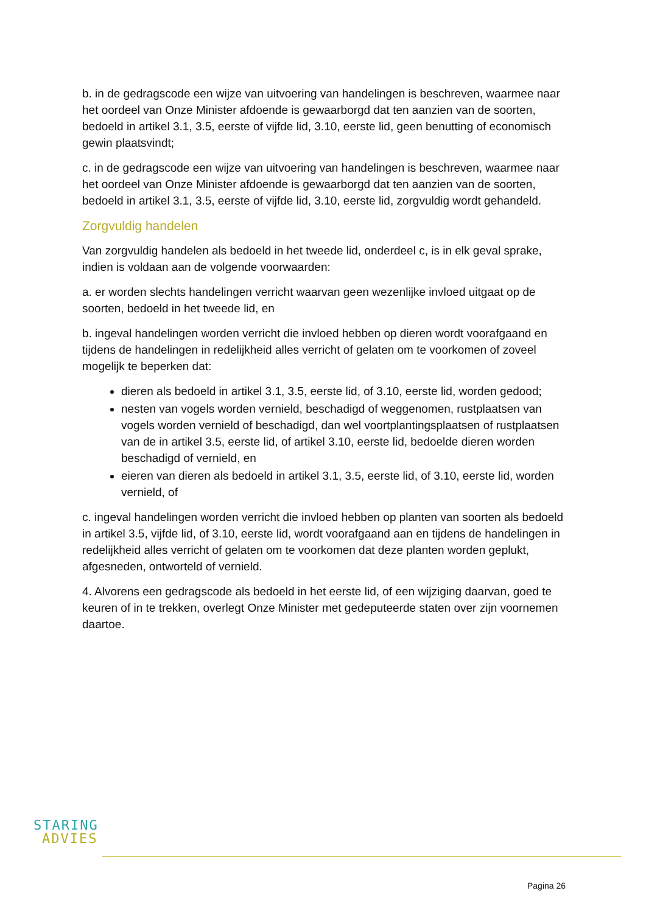b. in de gedragscode een wijze van uitvoering van handelingen is beschreven, waarmee naar het oordeel van Onze Minister afdoende is gewaarborgd dat ten aanzien van de soorten, bedoeld in artikel 3.1, 3.5, eerste of vijfde lid, 3.10, eerste lid, geen benutting of economisch gewin plaatsvindt;
c. in de gedragscode een wijze van uitvoering van handelingen is beschreven, waarmee naar het oordeel van Onze Minister afdoende is gewaarborgd dat ten aanzien van de soorten, bedoeld in artikel 3.1, 3.5, eerste of vijfde lid, 3.10, eerste lid, zorgvuldig wordt gehandeld.
Zorgvuldig handelen
Van zorgvuldig handelen als bedoeld in het tweede lid, onderdeel c, is in elk geval sprake, indien is voldaan aan de volgende voorwaarden:
a. er worden slechts handelingen verricht waarvan geen wezenlijke invloed uitgaat op de soorten, bedoeld in het tweede lid, en
b. ingeval handelingen worden verricht die invloed hebben op dieren wordt voorafgaand en tijdens de handelingen in redelijkheid alles verricht of gelaten om te voorkomen of zoveel mogelijk te beperken dat:
dieren als bedoeld in artikel 3.1, 3.5, eerste lid, of 3.10, eerste lid, worden gedood;
nesten van vogels worden vernield, beschadigd of weggenomen, rustplaatsen van vogels worden vernield of beschadigd, dan wel voortplantingsplaatsen of rustplaatsen van de in artikel 3.5, eerste lid, of artikel 3.10, eerste lid, bedoelde dieren worden beschadigd of vernield, en
eieren van dieren als bedoeld in artikel 3.1, 3.5, eerste lid, of 3.10, eerste lid, worden vernield, of
c. ingeval handelingen worden verricht die invloed hebben op planten van soorten als bedoeld in artikel 3.5, vijfde lid, of 3.10, eerste lid, wordt voorafgaand aan en tijdens de handelingen in redelijkheid alles verricht of gelaten om te voorkomen dat deze planten worden geplukt, afgesneden, ontworteld of vernield.
4. Alvorens een gedragscode als bedoeld in het eerste lid, of een wijziging daarvan, goed te keuren of in te trekken, overlegt Onze Minister met gedeputeerde staten over zijn voornemen daartoe.
STARING
ADVIES
Pagina 26